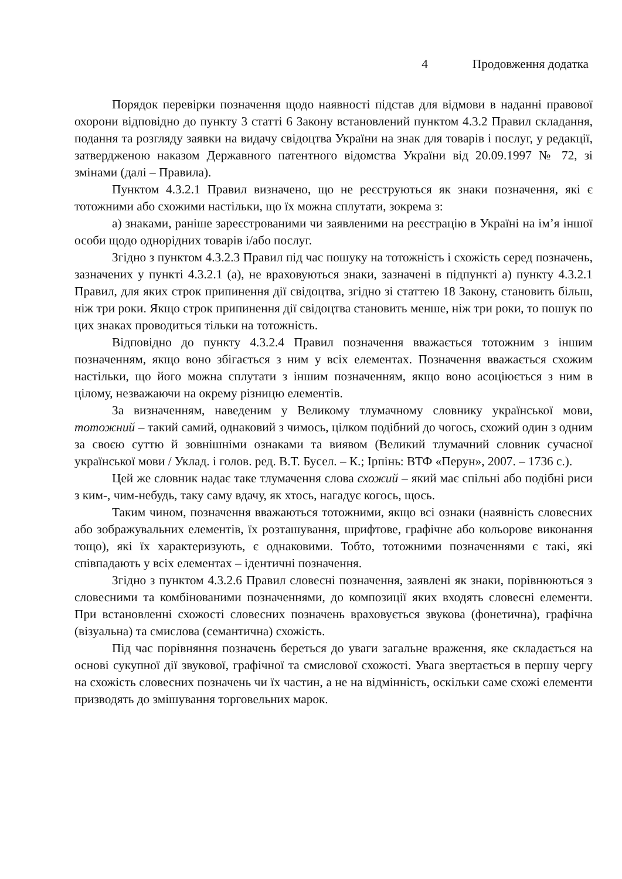4 Продовження додатка
Порядок перевірки позначення щодо наявності підстав для відмови в наданні правової охорони відповідно до пункту 3 статті 6 Закону встановлений пунктом 4.3.2 Правил складання, подання та розгляду заявки на видачу свідоцтва України на знак для товарів і послуг, у редакції, затвердженою наказом Державного патентного відомства України від 20.09.1997 № 72, зі змінами (далі – Правила).
Пунктом 4.3.2.1 Правил визначено, що не реєструються як знаки позначення, які є тотожними або схожими настільки, що їх можна сплутати, зокрема з:
а) знаками, раніше зареєстрованими чи заявленими на реєстрацію в Україні на ім’я іншої особи щодо однорідних товарів і/або послуг.
Згідно з пунктом 4.3.2.3 Правил під час пошуку на тотожність і схожість серед позначень, зазначених у пункті 4.3.2.1 (а), не враховуються знаки, зазначені в підпункті а) пункту 4.3.2.1 Правил, для яких строк припинення дії свідоцтва, згідно зі статтею 18 Закону, становить більш, ніж три роки. Якщо строк припинення дії свідоцтва становить менше, ніж три роки, то пошук по цих знаках проводиться тільки на тотожність.
Відповідно до пункту 4.3.2.4 Правил позначення вважається тотожним з іншим позначенням, якщо воно збігається з ним у всіх елементах. Позначення вважається схожим настільки, що його можна сплутати з іншим позначенням, якщо воно асоціюється з ним в цілому, незважаючи на окрему різницю елементів.
За визначенням, наведеним у Великому тлумачному словнику української мови, тотожний – такий самий, однаковий з чимось, цілком подібний до чогось, схожий один з одним за своєю суттю й зовнішніми ознаками та виявом (Великий тлумачний словник сучасної української мови / Уклад. і голов. ред. В.Т. Бусел. – К.; Ірпінь: ВТФ «Перун», 2007. – 1736 с.).
Цей же словник надає таке тлумачення слова схожий – який має спільні або подібні риси з ким-, чим-небудь, таку саму вдачу, як хтось, нагадує когось, щось.
Таким чином, позначення вважаються тотожними, якщо всі ознаки (наявність словесних або зображувальних елементів, їх розташування, шрифтове, графічне або кольорове виконання тощо), які їх характеризують, є однаковими. Тобто, тотожними позначеннями є такі, які співпадають у всіх елементах – ідентичні позначення.
Згідно з пунктом 4.3.2.6 Правил словесні позначення, заявлені як знаки, порівнюються з словесними та комбінованими позначеннями, до композиції яких входять словесні елементи. При встановленні схожості словесних позначень враховується звукова (фонетична), графічна (візуальна) та смислова (семантична) схожість.
Під час порівняння позначень береться до уваги загальне враження, яке складається на основі сукупної дії звукової, графічної та смислової схожості. Увага звертається в першу чергу на схожість словесних позначень чи їх частин, а не на відмінність, оскільки саме схожі елементи призводять до змішування торговельних марок.